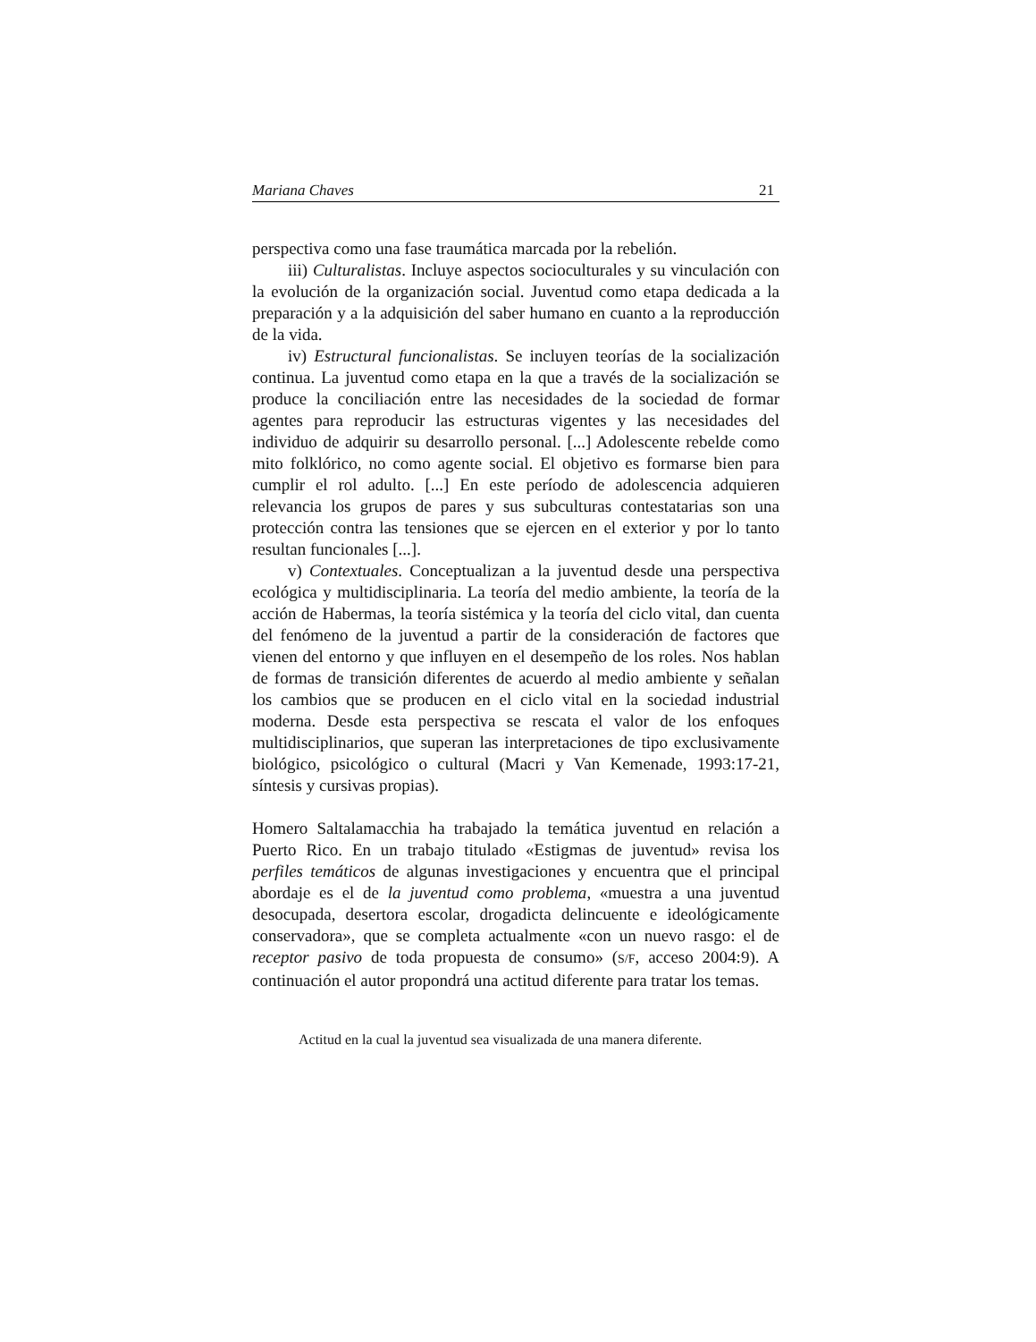Mariana Chaves 21
perspectiva como una fase traumática marcada por la rebelión.
iii) Culturalistas. Incluye aspectos socioculturales y su vinculación con la evolución de la organización social. Juventud como etapa dedicada a la preparación y a la adquisición del saber humano en cuanto a la reproducción de la vida.
iv) Estructural funcionalistas. Se incluyen teorías de la socialización continua. La juventud como etapa en la que a través de la socialización se produce la conciliación entre las necesidades de la sociedad de formar agentes para reproducir las estructuras vigentes y las necesidades del individuo de adquirir su desarrollo personal. [...] Adolescente rebelde como mito folklórico, no como agente social. El objetivo es formarse bien para cumplir el rol adulto. [...] En este período de adolescencia adquieren relevancia los grupos de pares y sus subculturas contestatarias son una protección contra las tensiones que se ejercen en el exterior y por lo tanto resultan funcionales [...].
v) Contextuales. Conceptualizan a la juventud desde una perspectiva ecológica y multidisciplinaria. La teoría del medio ambiente, la teoría de la acción de Habermas, la teoría sistémica y la teoría del ciclo vital, dan cuenta del fenómeno de la juventud a partir de la consideración de factores que vienen del entorno y que influyen en el desempeño de los roles. Nos hablan de formas de transición diferentes de acuerdo al medio ambiente y señalan los cambios que se producen en el ciclo vital en la sociedad industrial moderna. Desde esta perspectiva se rescata el valor de los enfoques multidisciplinarios, que superan las interpretaciones de tipo exclusivamente biológico, psicológico o cultural (Macri y Van Kemenade, 1993:17-21, síntesis y cursivas propias).
Homero Saltalamacchia ha trabajado la temática juventud en relación a Puerto Rico. En un trabajo titulado «Estigmas de juventud» revisa los perfiles temáticos de algunas investigaciones y encuentra que el principal abordaje es el de la juventud como problema, «muestra a una juventud desocupada, desertora escolar, drogadicta delincuente e ideológicamente conservadora», que se completa actualmente «con un nuevo rasgo: el de receptor pasivo de toda propuesta de consumo» (S/F, acceso 2004:9). A continuación el autor propondrá una actitud diferente para tratar los temas.
Actitud en la cual la juventud sea visualizada de una manera diferente.